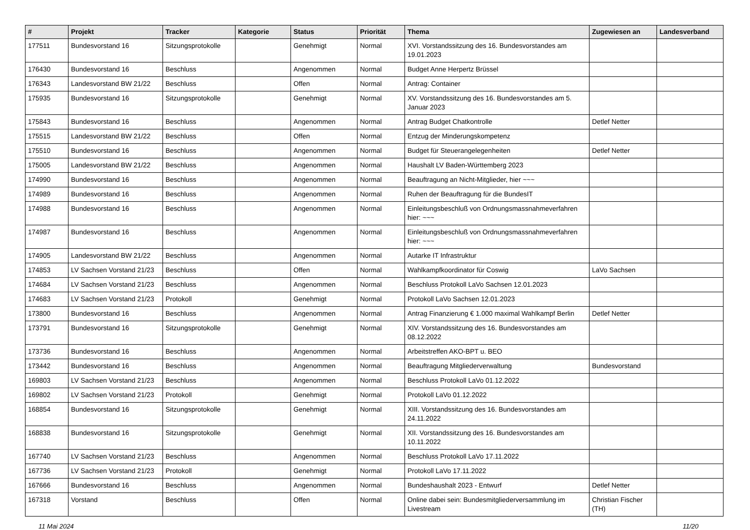| # | Projekt | Tracker | Kategorie | Status | Priorität | Thema | Zugewiesen an | Landesverband |
| --- | --- | --- | --- | --- | --- | --- | --- | --- |
| 177511 | Bundesvorstand 16 | Sitzungsprotokolle | | Genehmigt | Normal | XVI. Vorstandssitzung des 16. Bundesvorstandes am 19.01.2023 | | |
| 176430 | Bundesvorstand 16 | Beschluss | | Angenommen | Normal | Budget Anne Herpertz Brüssel | | |
| 176343 | Landesvorstand BW 21/22 | Beschluss | | Offen | Normal | Antrag: Container | | |
| 175935 | Bundesvorstand 16 | Sitzungsprotokolle | | Genehmigt | Normal | XV. Vorstandssitzung des 16. Bundesvorstandes am 5. Januar 2023 | | |
| 175843 | Bundesvorstand 16 | Beschluss | | Angenommen | Normal | Antrag Budget Chatkontrolle | Detlef Netter | |
| 175515 | Landesvorstand BW 21/22 | Beschluss | | Offen | Normal | Entzug der Minderungskompetenz | | |
| 175510 | Bundesvorstand 16 | Beschluss | | Angenommen | Normal | Budget für Steuerangelegenheiten | Detlef Netter | |
| 175005 | Landesvorstand BW 21/22 | Beschluss | | Angenommen | Normal | Haushalt LV Baden-Württemberg 2023 | | |
| 174990 | Bundesvorstand 16 | Beschluss | | Angenommen | Normal | Beauftragung an Nicht-Mitglieder, hier ~~~ | | |
| 174989 | Bundesvorstand 16 | Beschluss | | Angenommen | Normal | Ruhen der Beauftragung für die BundesIT | | |
| 174988 | Bundesvorstand 16 | Beschluss | | Angenommen | Normal | Einleitungsbeschluß von Ordnungsmassnahmeverfahren hier: ~~~ | | |
| 174987 | Bundesvorstand 16 | Beschluss | | Angenommen | Normal | Einleitungsbeschluß von Ordnungsmassnahmeverfahren hier: ~~~ | | |
| 174905 | Landesvorstand BW 21/22 | Beschluss | | Angenommen | Normal | Autarke IT Infrastruktur | | |
| 174853 | LV Sachsen Vorstand 21/23 | Beschluss | | Offen | Normal | Wahlkampfkoordinator für Coswig | LaVo Sachsen | |
| 174684 | LV Sachsen Vorstand 21/23 | Beschluss | | Angenommen | Normal | Beschluss Protokoll LaVo Sachsen 12.01.2023 | | |
| 174683 | LV Sachsen Vorstand 21/23 | Protokoll | | Genehmigt | Normal | Protokoll LaVo Sachsen 12.01.2023 | | |
| 173800 | Bundesvorstand 16 | Beschluss | | Angenommen | Normal | Antrag Finanzierung € 1.000 maximal Wahlkampf Berlin | Detlef Netter | |
| 173791 | Bundesvorstand 16 | Sitzungsprotokolle | | Genehmigt | Normal | XIV. Vorstandssitzung des 16. Bundesvorstandes am 08.12.2022 | | |
| 173736 | Bundesvorstand 16 | Beschluss | | Angenommen | Normal | Arbeitstreffen AKO-BPT u. BEO | | |
| 173442 | Bundesvorstand 16 | Beschluss | | Angenommen | Normal | Beauftragung Mitgliederverwaltung | Bundesvorstand | |
| 169803 | LV Sachsen Vorstand 21/23 | Beschluss | | Angenommen | Normal | Beschluss Protokoll LaVo 01.12.2022 | | |
| 169802 | LV Sachsen Vorstand 21/23 | Protokoll | | Genehmigt | Normal | Protokoll LaVo 01.12.2022 | | |
| 168854 | Bundesvorstand 16 | Sitzungsprotokolle | | Genehmigt | Normal | XIII. Vorstandssitzung des 16. Bundesvorstandes am 24.11.2022 | | |
| 168838 | Bundesvorstand 16 | Sitzungsprotokolle | | Genehmigt | Normal | XII. Vorstandssitzung des 16. Bundesvorstandes am 10.11.2022 | | |
| 167740 | LV Sachsen Vorstand 21/23 | Beschluss | | Angenommen | Normal | Beschluss Protokoll LaVo 17.11.2022 | | |
| 167736 | LV Sachsen Vorstand 21/23 | Protokoll | | Genehmigt | Normal | Protokoll LaVo 17.11.2022 | | |
| 167666 | Bundesvorstand 16 | Beschluss | | Angenommen | Normal | Bundeshaushalt 2023 - Entwurf | Detlef Netter | |
| 167318 | Vorstand | Beschluss | | Offen | Normal | Online dabei sein: Bundesmitgliederversammlung im Livestream | Christian Fischer (TH) | |
11 Mai 2024 11/20